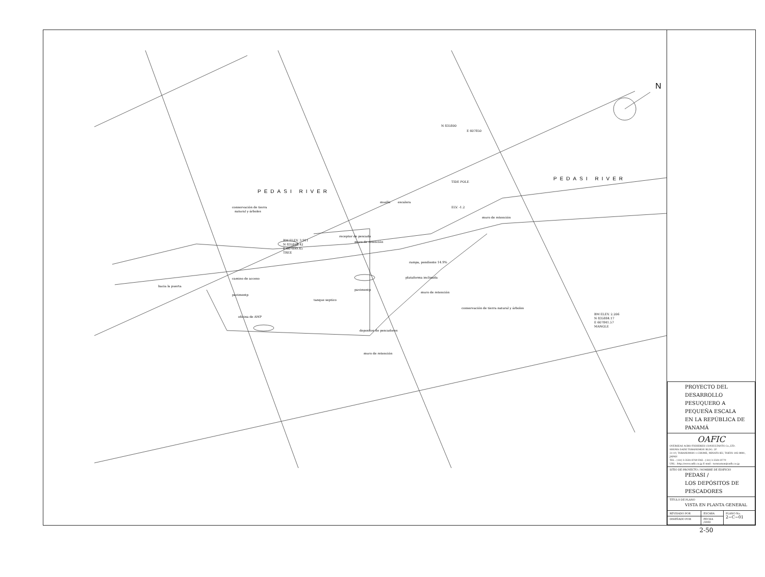N
PEDASI RIVER
PEDASI RIVER
N 835800
E 607850
TIDE POLE
muelle
escalera
ELV. -1.2
muro de retención
conservación de tierra
natural y árboles
receptor de pescado
muro de retención
BM ELEV. 3.911
N 835828.42
E 607899.45
TREE
rampa, pendiente 14.9%
plataforma inclinada
muro de retención
conservación de tierra natural y árboles
camino de acceso
hacia la puerta
pavimentp
pavimentp
tanque septico
oficina de AMP
depositos de pescadores
muro de retención
BM ELEV. 2.206
N 835884.17
E 607841.57
MANGLE
| PROYECTO DEL DESARROLLO PESUQUERO A PEQUEÑA ESCALA EN LA REPÚBLICA DE PANAMÁ | | |
| OAFIC OVERSEAS AGRO-FISHERIES CONSULTANTS Co.,LTD. SHOWA DAINI TORANOMON BLDG. 2F 21-19, TORANOMON 1-CHOME, MINATO-KU, TOKYO 105-0001, JAPAN TEL : (-81) 3-3501-0789 FAX : (-81) 3-3501-0779 URL : http://www.oafic.co.jp E-mail : toranomon@oafic.co.jp | | |
| SITIO DE PROYECTO / NOMBRE DE EDIFICIO PEDASI / LOS DEPÓSITOS DE PESCADORES | | |
| TÍTULO DE PLANO VISTA EN PLANTA GENERAL | | |
| REVISADO POR | ESCARA | PLANO No. 2−C−01 |
| DISEÑADO POR | FECHA /2002 | |
2-50